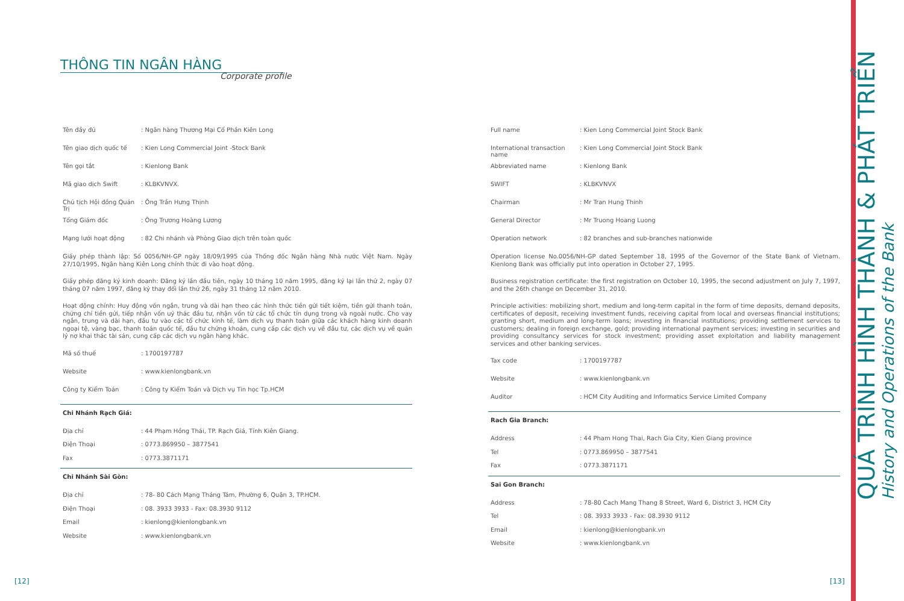THÔNG TIN NGÂN HÀNG
Corporate profile
Tên đầy đủ: Ngân hàng Thương Mại Cổ Phần Kiên Long
Tên giao dịch quốc tế: Kien Long Commercial Joint -Stock Bank
Tên gọi tắt: Kienlong Bank
Mã giao dịch Swift: KLBKVNVX.
Chủ tịch Hội đồng Quản Trị: Ông Trần Hưng Thịnh
Tổng Giám đốc: Ông Trương Hoàng Lương
Mạng lưới hoạt động: 82 Chi nhánh và Phòng Giao dịch trên toàn quốc
Giấy phép thành lập: Số 0056/NH-GP ngày 18/09/1995 của Thống đốc Ngân hàng Nhà nước Việt Nam. Ngày 27/10/1995, Ngân hàng Kiên Long chính thức đi vào hoạt động.
Giấy phép đăng ký kinh doanh: Đăng ký lần đầu tiên, ngày 10 tháng 10 năm 1995, đăng ký lại lần thứ 2, ngày 07 tháng 07 năm 1997, đăng ký thay đổi lần thứ 26, ngày 31 tháng 12 năm 2010.
Hoạt động chính: Huy động vốn ngắn, trung và dài hạn theo các hình thức tiền gửi tiết kiệm, tiền gửi thanh toán, chứng chỉ tiền gửi, tiếp nhận vốn uỷ thác đầu tư, nhận vốn từ các tổ chức tín dụng trong và ngoài nước. Cho vay ngắn, trung và dài hạn, đầu tư vào các tổ chức kinh tế, làm dịch vụ thanh toán giữa các khách hàng kinh doanh ngoại tệ, vàng bạc, thanh toán quốc tế, đầu tư chứng khoán, cung cấp các dịch vụ về đầu tư, các dịch vụ về quản lý nợ khai thác tài sản, cung cấp các dịch vụ ngân hàng khác.
Mã số thuế: 1700197787
Website: www.kienlongbank.vn
Công ty Kiểm Toán: Công ty Kiểm Toán và Dịch vụ Tin học Tp.HCM
Chi Nhánh Rạch Giá:
Địa chỉ: 44 Phạm Hồng Thái, TP. Rạch Giá, Tỉnh Kiên Giang.
Điện Thoại: 0773.869950 – 3877541
Fax: 0773.3871171
Chi Nhánh Sài Gòn:
Địa chỉ: 78- 80 Cách Mạng Tháng Tám, Phường 6, Quận 3, TP.HCM.
Điện Thoại: 08. 3933 3933 - Fax: 08.3930 9112
Email: kienlong@kienlongbank.vn
Website: www.kienlongbank.vn
Full name: Kien Long Commercial Joint Stock Bank
International transaction name: Kien Long Commercial Joint Stock Bank
Abbreviated name: Kienlong Bank
SWIFT: KLBKVNVX
Chairman: Mr Tran Hung Thinh
General Director: Mr Truong Hoang Luong
Operation network: 82 branches and sub-branches nationwide
Operation license No.0056/NH-GP dated September 18, 1995 of the Governor of the State Bank of Vietnam. Kienlong Bank was officially put into operation in October 27, 1995.
Business registration certificate: the first registration on October 10, 1995, the second adjustment on July 7, 1997, and the 26th change on December 31, 2010.
Principle activities: mobilizing short, medium and long-term capital in the form of time deposits, demand deposits, certificates of deposit, receiving investment funds, receiving capital from local and overseas financial institutions; granting short, medium and long-term loans; investing in financial institutions; providing settlement services to customers; dealing in foreign exchange, gold; providing international payment services; investing in securities and providing consultancy services for stock investment; providing asset exploitation and liability management services and other banking services.
Tax code: 1700197787
Website: www.kienlongbank.vn
Auditor: HCM City Auditing and Informatics Service Limited Company
Rach Gia Branch:
Address: 44 Pham Hong Thai, Rach Gia City, Kien Giang province
Tel: 0773.869950 – 3877541
Fax: 0773.3871171
Sai Gon Branch:
Address: 78-80 Cach Mang Thang 8 Street, Ward 6, District 3, HCM City
Tel: 08. 3933 3933 - Fax: 08.3930 9112
Email: kienlong@kienlongbank.vn
Website: www.kienlongbank.vn
QUÁ TRÌNH HÌNH THÀNH & PHÁT TRIỂN
History and Operations of the Bank
[12] [13]